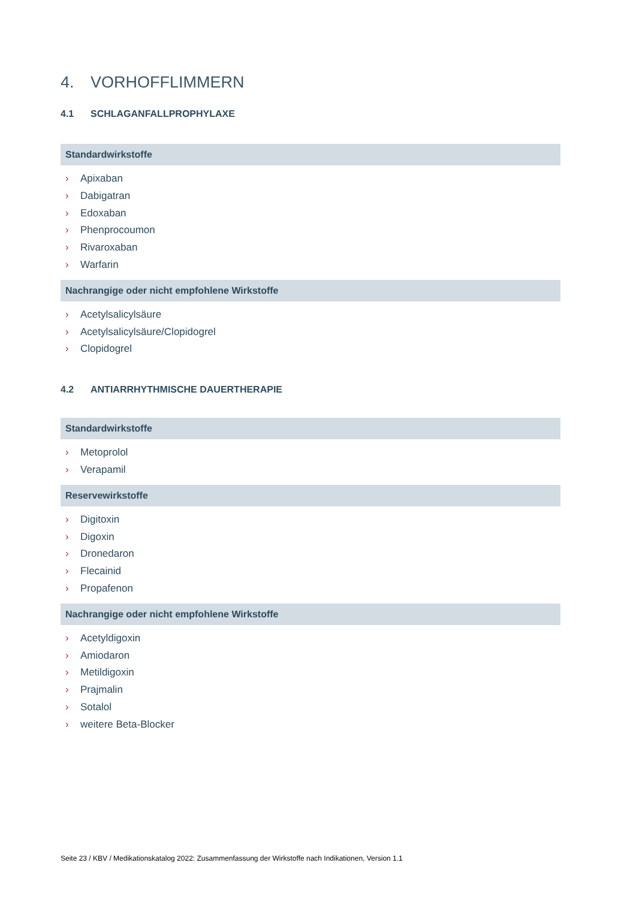4. VORHOFFLIMMERN
4.1 SCHLAGANFALLPROPHYLAXE
Standardwirkstoffe
› Apixaban
› Dabigatran
› Edoxaban
› Phenprocoumon
› Rivaroxaban
› Warfarin
Nachrangige oder nicht empfohlene Wirkstoffe
› Acetylsalicylsäure
› Acetylsalicylsäure/Clopidogrel
› Clopidogrel
4.2 ANTIARRHYTHMISCHE DAUERTHERAPIE
Standardwirkstoffe
› Metoprolol
› Verapamil
Reservewirkstoffe
› Digitoxin
› Digoxin
› Dronedaron
› Flecainid
› Propafenon
Nachrangige oder nicht empfohlene Wirkstoffe
› Acetyldigoxin
› Amiodaron
› Metildigoxin
› Prajmalin
› Sotalol
› weitere Beta-Blocker
Seite 23 / KBV / Medikationskatalog 2022: Zusammenfassung der Wirkstoffe nach Indikationen, Version 1.1